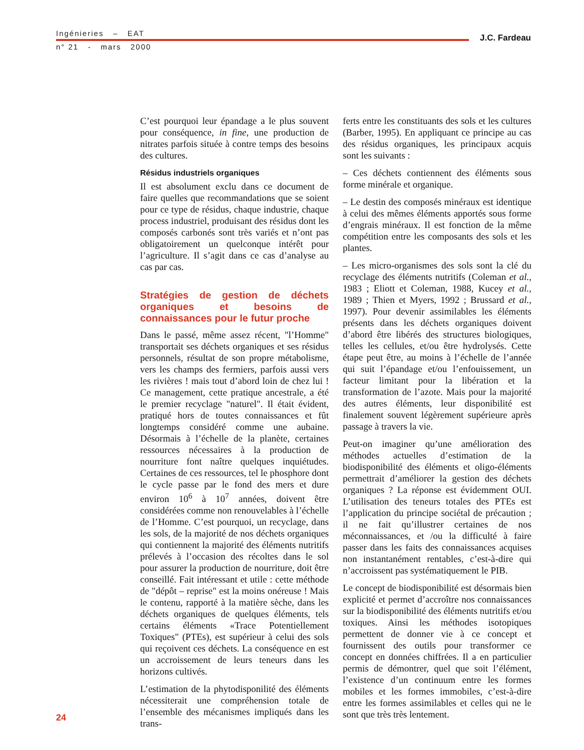Ingénieries – EAT
n° 21 - mars 2000
J.C. Fardeau
C’est pourquoi leur épandage a le plus souvent pour conséquence, in fine, une production de nitrates parfois située à contre temps des besoins des cultures.
Résidus industriels organiques
Il est absolument exclu dans ce document de faire quelles que recommandations que se soient pour ce type de résidus, chaque industrie, chaque process industriel, produisant des résidus dont les composés carbonés sont très variés et n’ont pas obligatoirement un quelconque intérêt pour l’agriculture. Il s’agit dans ce cas d’analyse au cas par cas.
Stratégies de gestion de déchets organiques et besoins de connaissances pour le futur proche
Dans le passé, même assez récent, "l’Homme" transportait ses déchets organiques et ses résidus personnels, résultat de son propre métabolisme, vers les champs des fermiers, parfois aussi vers les rivières ! mais tout d’abord loin de chez lui ! Ce management, cette pratique ancestrale, a été le premier recyclage "naturel". Il était évident, pratiqué hors de toutes connaissances et fût longtemps considéré comme une aubaine. Désormais à l’échelle de la planète, certaines ressources nécessaires à la production de nourriture font naître quelques inquiétudes. Certaines de ces ressources, tel le phosphore dont le cycle passe par le fond des mers et dure environ 10<sup>6</sup> à 10<sup>7</sup> années, doivent être considérées comme non renouvelables à l’échelle de l’Homme. C’est pourquoi, un recyclage, dans les sols, de la majorité de nos déchets organiques qui contiennent la majorité des éléments nutritifs prélevés à l’occasion des récoltes dans le sol pour assurer la production de nourriture, doit être conseillé. Fait intéressant et utile : cette méthode de "dépôt – reprise" est la moins onéreuse ! Mais le contenu, rapporté à la matière sèche, dans les déchets organiques de quelques éléments, tels certains éléments «Trace Potentiellement Toxiques" (PTEs), est supérieur à celui des sols qui reçoivent ces déchets. La conséquence en est un accroissement de leurs teneurs dans les horizons cultivés.
L’estimation de la phytodisponilité des éléments nécessiterait une compréhension totale de l’ensemble des mécanismes impliqués dans les trans-
ferts entre les constituants des sols et les cultures (Barber, 1995). En appliquant ce principe au cas des résidus organiques, les principaux acquis sont les suivants :
– Ces déchets contiennent des éléments sous forme minérale et organique.
– Le destin des composés minéraux est identique à celui des mêmes éléments apportés sous forme d’engrais minéraux. Il est fonction de la même compétition entre les composants des sols et les plantes.
– Les micro-organismes des sols sont la clé du recyclage des éléments nutritifs (Coleman et al., 1983 ; Eliott et Coleman, 1988, Kucey et al., 1989 ; Thien et Myers, 1992 ; Brussard et al., 1997). Pour devenir assimilables les éléments présents dans les déchets organiques doivent d’abord être libérés des structures biologiques, telles les cellules, et/ou être hydrolysés. Cette étape peut être, au moins à l’échelle de l’année qui suit l’épandage et/ou l’enfouissement, un facteur limitant pour la libération et la transformation de l’azote. Mais pour la majorité des autres éléments, leur disponibilité est finalement souvent légèrement supérieure après passage à travers la vie.
Peut-on imaginer qu’une amélioration des méthodes actuelles d’estimation de la biodisponibilité des éléments et oligo-éléments permettrait d’améliorer la gestion des déchets organiques ? La réponse est évidemment OUI. L’utilisation des teneurs totales des PTEs est l’application du principe sociétal de précaution ; il ne fait qu’illustrer certaines de nos méconnaissances, et /ou la difficulté à faire passer dans les faits des connaissances acquises non instantanément rentables, c’est-à-dire qui n’accroissent pas systématiquement le PIB.
Le concept de biodisponibilité est désormais bien explicité et permet d’accroître nos connaissances sur la biodisponibilité des éléments nutritifs et/ou toxiques. Ainsi les méthodes isotopiques permettent de donner vie à ce concept et fournissent des outils pour transformer ce concept en données chiffrées. Il a en particulier permis de démontrer, quel que soit l’élément, l’existence d’un continuum entre les formes mobiles et les formes immobiles, c’est-à-dire entre les formes assimilables et celles qui ne le sont que très très lentement.
24